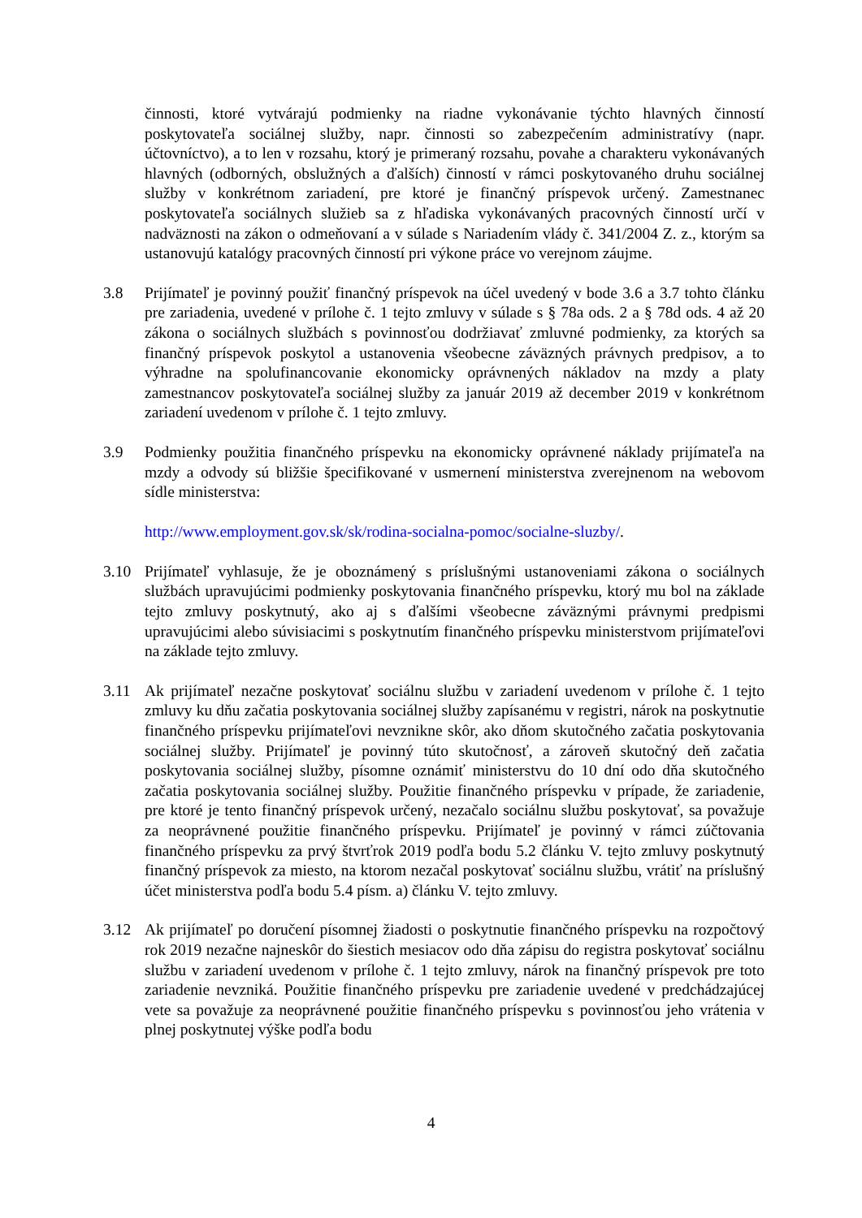činnosti, ktoré vytvárajú podmienky na riadne vykonávanie týchto hlavných činností poskytovateľa sociálnej služby, napr. činnosti so zabezpečením administratívy (napr. účtovníctvo), a to len v rozsahu, ktorý je primeraný rozsahu, povahe a charakteru vykonávaných hlavných (odborných, obslužných a ďalších) činností v rámci poskytovaného druhu sociálnej služby v konkrétnom zariadení, pre ktoré je finančný príspevok určený. Zamestnanec poskytovateľa sociálnych služieb sa z hľadiska vykonávaných pracovných činností určí v nadväznosti na zákon o odmeňovaní a v súlade s Nariadením vlády č. 341/2004 Z. z., ktorým sa ustanovujú katalógy pracovných činností pri výkone práce vo verejnom záujme.
3.8 Prijímateľ je povinný použiť finančný príspevok na účel uvedený v bode 3.6 a 3.7 tohto článku pre zariadenia, uvedené v prílohe č. 1 tejto zmluvy v súlade s § 78a ods. 2 a § 78d ods. 4 až 20 zákona o sociálnych službách s povinnosťou dodržiavať zmluvné podmienky, za ktorých sa finančný príspevok poskytol a ustanovenia všeobecne záväzných právnych predpisov, a to výhradne na spolufinancovanie ekonomicky oprávnených nákladov na mzdy a platy zamestnancov poskytovateľa sociálnej služby za január 2019 až december 2019 v konkrétnom zariadení uvedenom v prílohe č. 1 tejto zmluvy.
3.9 Podmienky použitia finančného príspevku na ekonomicky oprávnené náklady prijímateľa na mzdy a odvody sú bližšie špecifikované v usmernení ministerstva zverejnenom na webovom sídle ministerstva:
http://www.employment.gov.sk/sk/rodina-socialna-pomoc/socialne-sluzby/.
3.10 Prijímateľ vyhlasuje, že je oboznámený s príslušnými ustanoveniami zákona o sociálnych službách upravujúcimi podmienky poskytovania finančného príspevku, ktorý mu bol na základe tejto zmluvy poskytnutý, ako aj s ďalšími všeobecne záväznými právnymi predpismi upravujúcimi alebo súvisiacimi s poskytnutím finančného príspevku ministerstvom prijímateľovi na základe tejto zmluvy.
3.11 Ak prijímateľ nezačne poskytovať sociálnu službu v zariadení uvedenom v prílohe č. 1 tejto zmluvy ku dňu začatia poskytovania sociálnej služby zapísanému v registri, nárok na poskytnutie finančného príspevku prijímateľovi nevznikne skôr, ako dňom skutočného začatia poskytovania sociálnej služby. Prijímateľ je povinný túto skutočnosť, a zároveň skutočný deň začatia poskytovania sociálnej služby, písomne oznámiť ministerstvu do 10 dní odo dňa skutočného začatia poskytovania sociálnej služby. Použitie finančného príspevku v prípade, že zariadenie, pre ktoré je tento finančný príspevok určený, nezačalo sociálnu službu poskytovať, sa považuje za neoprávnené použitie finančného príspevku. Prijímateľ je povinný v rámci zúčtovania finančného príspevku za prvý štvrťrok 2019 podľa bodu 5.2 článku V. tejto zmluvy poskytnutý finančný príspevok za miesto, na ktorom nezačal poskytovať sociálnu službu, vrátiť na príslušný účet ministerstva podľa bodu 5.4 písm. a) článku V. tejto zmluvy.
3.12 Ak prijímateľ po doručení písomnej žiadosti o poskytnutie finančného príspevku na rozpočtový rok 2019 nezačne najneskôr do šiestich mesiacov odo dňa zápisu do registra poskytovať sociálnu službu v zariadení uvedenom v prílohe č. 1 tejto zmluvy, nárok na finančný príspevok pre toto zariadenie nevzniká. Použitie finančného príspevku pre zariadenie uvedené v predchádzajúcej vete sa považuje za neoprávnené použitie finančného príspevku s povinnosťou jeho vrátenia v plnej poskytnutej výške podľa bodu
4